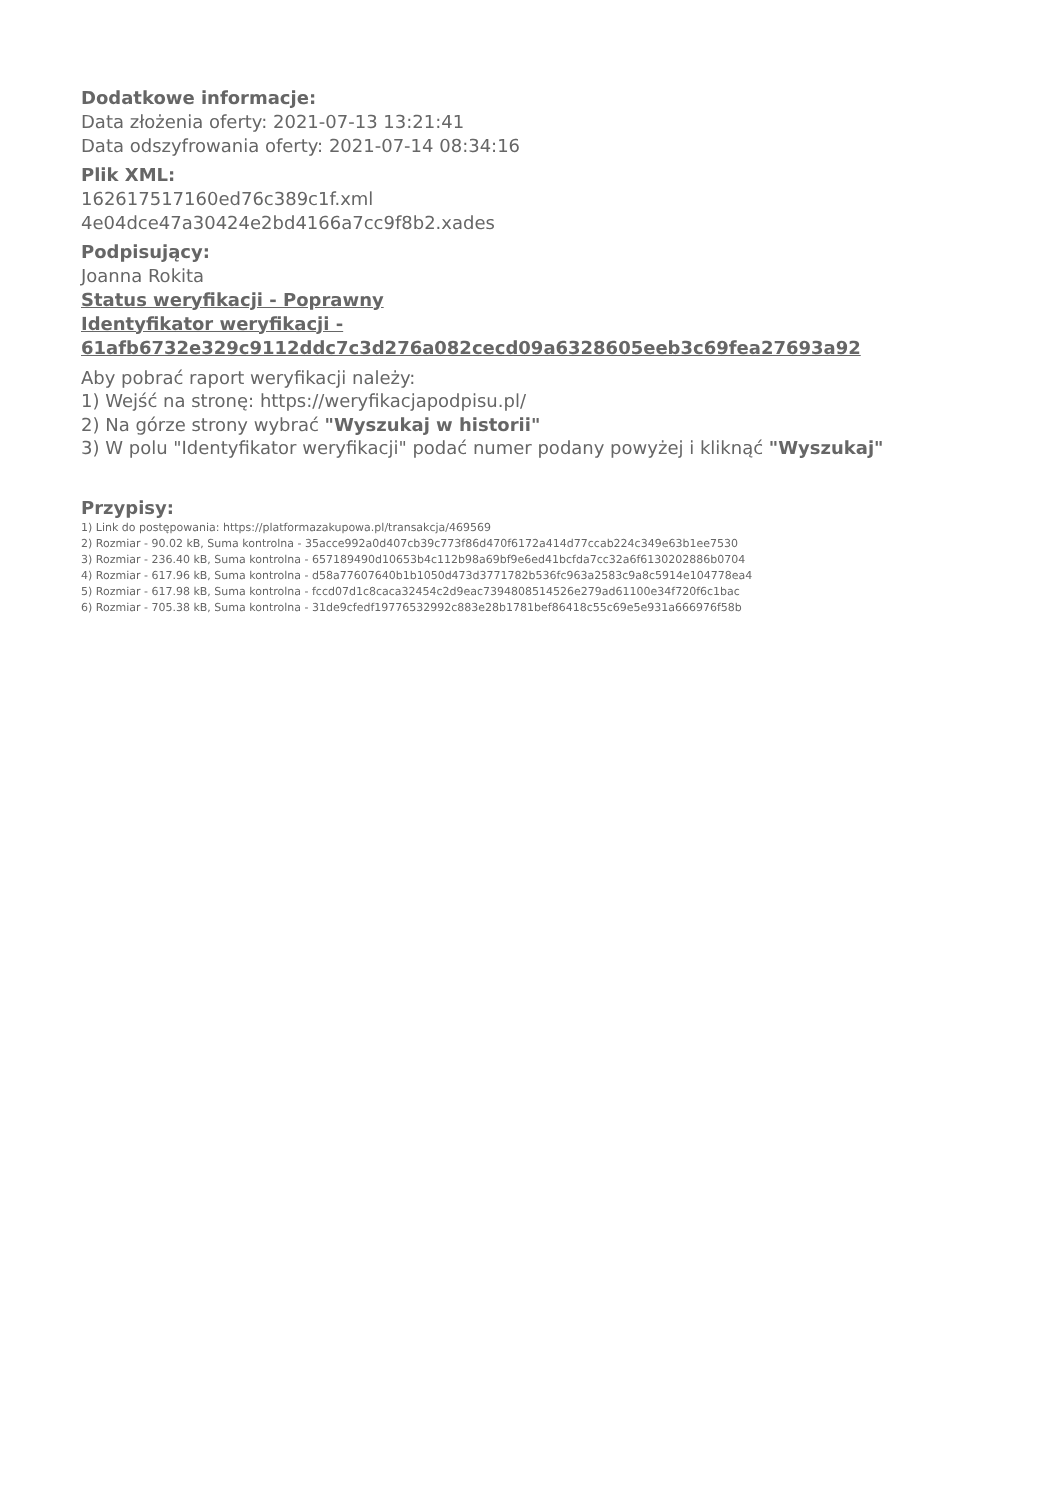Dodatkowe informacje:
Data złożenia oferty: 2021-07-13 13:21:41
Data odszyfrowania oferty: 2021-07-14 08:34:16
Plik XML:
162617517160ed76c389c1f.xml
4e04dce47a30424e2bd4166a7cc9f8b2.xades
Podpisujący:
Joanna Rokita
Status weryfikacji - Poprawny
Identyfikator weryfikacji -
61afb6732e329c9112ddc7c3d276a082cecd09a6328605eeb3c69fea27693a92
Aby pobrać raport weryfikacji należy:
1) Wejść na stronę: https://weryfikacjapodpisu.pl/
2) Na górze strony wybrać "Wyszukaj w historii"
3) W polu "Identyfikator weryfikacji" podać numer podany powyżej i kliknąć "Wyszukaj"
Przypisy:
1) Link do postępowania: https://platformazakupowa.pl/transakcja/469569
2) Rozmiar - 90.02 kB, Suma kontrolna - 35acce992a0d407cb39c773f86d470f6172a414d77ccab224c349e63b1ee7530
3) Rozmiar - 236.40 kB, Suma kontrolna - 657189490d10653b4c112b98a69bf9e6ed41bcfda7cc32a6f6130202886b0704
4) Rozmiar - 617.96 kB, Suma kontrolna - d58a77607640b1b1050d473d3771782b536fc963a2583c9a8c5914e104778ea4
5) Rozmiar - 617.98 kB, Suma kontrolna - fccd07d1c8caca32454c2d9eac7394808514526e279ad61100e34f720f6c1bac
6) Rozmiar - 705.38 kB, Suma kontrolna - 31de9cfedf19776532992c883e28b1781bef86418c55c69e5e931a666976f58b